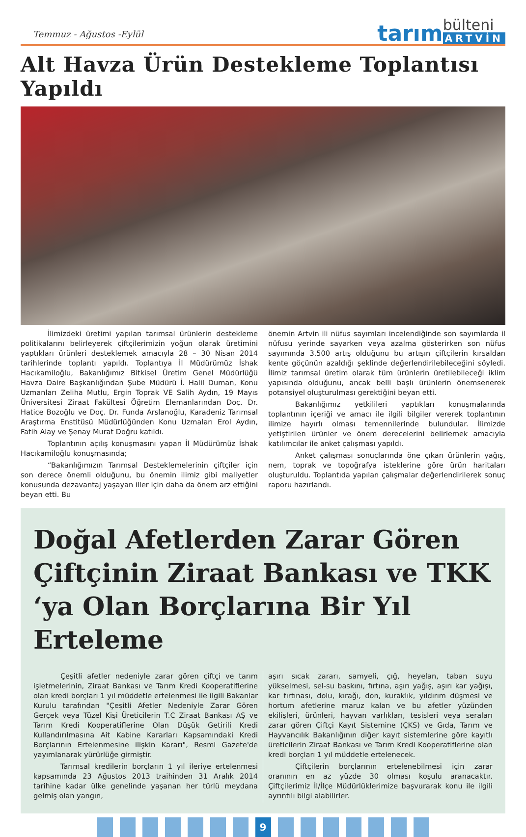Temmuz - Ağustos -Eylül
tarım
bülteni
ARTVİN
Alt Havza Ürün Destekleme Toplantısı Yapıldı
İlimizdeki üretimi yapılan tarımsal ürünlerin destekleme politikalarını belirleyerek çiftçilerimizin yoğun olarak üretimini yaptıkları ürünleri desteklemek amacıyla 28 – 30 Nisan 2014 tarihlerinde toplantı yapıldı. Toplantıya İl Müdürümüz İshak Hacıkamiloğlu, Bakanlığımız Bitkisel Üretim Genel Müdürlüğü Havza Daire Başkanlığından Şube Müdürü İ. Halil Duman, Konu Uzmanları Zeliha Mutlu, Ergin Toprak VE Salih Aydın, 19 Mayıs Üniversitesi Ziraat Fakültesi Öğretim Elemanlarından Doç. Dr. Hatice Bozoğlu ve Doç. Dr. Funda Arslanoğlu, Karadeniz Tarımsal Araştırma Enstitüsü Müdürlüğünden Konu Uzmaları Erol Aydın, Fatih Alay ve Şenay Murat Doğru katıldı.
Toplantının açılış konuşmasını yapan İl Müdürümüz İshak Hacıkamiloğlu konuşmasında;
“Bakanlığımızın Tarımsal Desteklemelerinin çiftçiler için son derece önemli olduğunu, bu önemin ilimiz gibi maliyetler konusunda dezavantaj yaşayan iller için daha da önem arz ettiğini beyan etti. Bu
önemin Artvin ili nüfus sayımları incelendiğinde son sayımlarda il nüfusu yerinde sayarken veya azalma gösterirken son nüfus sayımında 3.500 artış olduğunu bu artışın çiftçilerin kırsaldan kente göçünün azaldığı şeklinde değerlendirilebileceğini söyledi. İlimiz tarımsal üretim olarak tüm ürünlerin üretilebileceği iklim yapısında olduğunu, ancak belli başlı ürünlerin önemsenerek potansiyel oluşturulması gerektiğini beyan etti.
Bakanlığımız yetkilileri yaptıkları konuşmalarında toplantının içeriği ve amacı ile ilgili bilgiler vererek toplantının ilimize hayırlı olması temennilerinde bulundular. İlimizde yetiştirilen ürünler ve önem derecelerini belirlemek amacıyla katılımcılar ile anket çalışması yapıldı.
Anket çalışması sonuçlarında öne çıkan ürünlerin yağış, nem, toprak ve topoğrafya isteklerine göre ürün haritaları oluşturuldu. Toplantıda yapılan çalışmalar değerlendirilerek sonuç raporu hazırlandı.
Doğal Afetlerden Zarar Gören Çiftçinin Ziraat Bankası ve TKK ‘ya Olan Borçlarına Bir Yıl Erteleme
Çeşitli afetler nedeniyle zarar gören çiftçi ve tarım işletmelerinin, Ziraat Bankası ve Tarım Kredi Kooperatiflerine olan kredi borçları 1 yıl müddetle ertelenmesi ile ilgili Bakanlar Kurulu tarafından "Çeşitli Afetler Nedeniyle Zarar Gören Gerçek veya Tüzel Kişi Üreticilerin T.C Ziraat Bankası AŞ ve Tarım Kredi Kooperatiflerine Olan Düşük Getirili Kredi Kullandırılmasına Ait Kabine Kararları Kapsamındaki Kredi Borçlarının Ertelenmesine ilişkin Kararı", Resmi Gazete'de yayımlanarak yürürlüğe girmiştir.
Tarımsal kredilerin borçların 1 yıl ileriye ertelenmesi kapsamında 23 Ağustos 2013 traihinden 31 Aralık 2014 tarihine kadar ülke genelinde yaşanan her türlü meydana gelmiş olan yangın,
aşırı sıcak zararı, samyeli, çığ, heyelan, taban suyu yükselmesi, sel-su baskını, fırtına, aşırı yağış, aşırı kar yağışı, kar fırtınası, dolu, kırağı, don, kuraklık, yıldırım düşmesi ve hortum afetlerine maruz kalan ve bu afetler yüzünden ekilişleri, ürünleri, hayvan varlıkları, tesisleri veya seraları zarar gören Çiftçi Kayıt Sistemine (ÇKS) ve Gıda, Tarım ve Hayvancılık Bakanlığının diğer kayıt sistemlerine göre kayıtlı üreticilerin Ziraat Bankası ve Tarım Kredi Kooperatiflerine olan kredi borçları 1 yıl müddetle ertelenecek.
Çiftçilerin borçlarının ertelenebilmesi için zarar oranının en az yüzde 30 olması koşulu aranacaktır. Çiftçilerimiz İl/İlçe Müdürlüklerimize başvurarak konu ile ilgili ayrıntılı bilgi alabilirler.
9